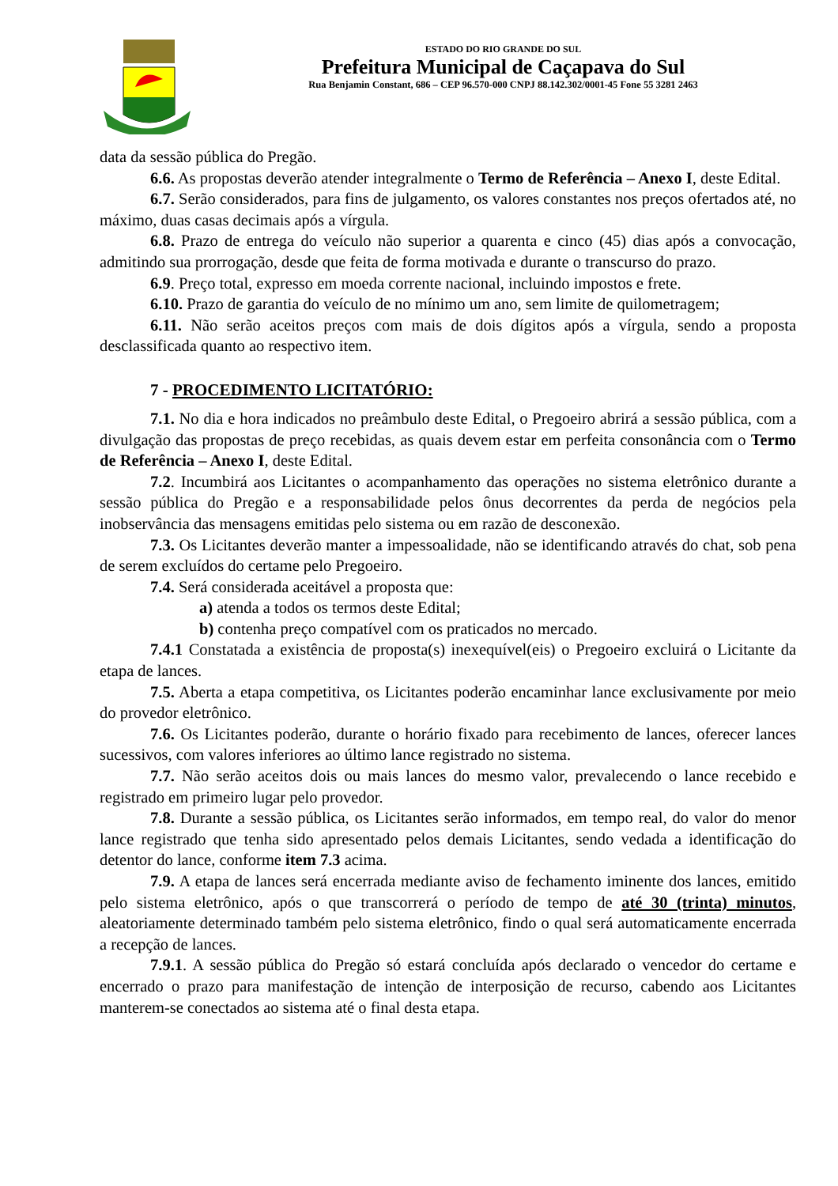ESTADO DO RIO GRANDE DO SUL
Prefeitura Municipal de Caçapava do Sul
Rua Benjamin Constant, 686 – CEP 96.570-000 CNPJ 88.142.302/0001-45 Fone 55 3281 2463
data da sessão pública do Pregão.
6.6. As propostas deverão atender integralmente o Termo de Referência – Anexo I, deste Edital.
6.7. Serão considerados, para fins de julgamento, os valores constantes nos preços ofertados até, no máximo, duas casas decimais após a vírgula.
6.8. Prazo de entrega do veículo não superior a quarenta e cinco (45) dias após a convocação, admitindo sua prorrogação, desde que feita de forma motivada e durante o transcurso do prazo.
6.9. Preço total, expresso em moeda corrente nacional, incluindo impostos e frete.
6.10. Prazo de garantia do veículo de no mínimo um ano, sem limite de quilometragem;
6.11. Não serão aceitos preços com mais de dois dígitos após a vírgula, sendo a proposta desclassificada quanto ao respectivo item.
7 - PROCEDIMENTO LICITATÓRIO:
7.1. No dia e hora indicados no preâmbulo deste Edital, o Pregoeiro abrirá a sessão pública, com a divulgação das propostas de preço recebidas, as quais devem estar em perfeita consonância com o Termo de Referência – Anexo I, deste Edital.
7.2. Incumbirá aos Licitantes o acompanhamento das operações no sistema eletrônico durante a sessão pública do Pregão e a responsabilidade pelos ônus decorrentes da perda de negócios pela inobservância das mensagens emitidas pelo sistema ou em razão de desconexão.
7.3. Os Licitantes deverão manter a impessoalidade, não se identificando através do chat, sob pena de serem excluídos do certame pelo Pregoeiro.
7.4. Será considerada aceitável a proposta que:
a) atenda a todos os termos deste Edital;
b) contenha preço compatível com os praticados no mercado.
7.4.1 Constatada a existência de proposta(s) inexequível(eis) o Pregoeiro excluirá o Licitante da etapa de lances.
7.5. Aberta a etapa competitiva, os Licitantes poderão encaminhar lance exclusivamente por meio do provedor eletrônico.
7.6. Os Licitantes poderão, durante o horário fixado para recebimento de lances, oferecer lances sucessivos, com valores inferiores ao último lance registrado no sistema.
7.7. Não serão aceitos dois ou mais lances do mesmo valor, prevalecendo o lance recebido e registrado em primeiro lugar pelo provedor.
7.8. Durante a sessão pública, os Licitantes serão informados, em tempo real, do valor do menor lance registrado que tenha sido apresentado pelos demais Licitantes, sendo vedada a identificação do detentor do lance, conforme item 7.3 acima.
7.9. A etapa de lances será encerrada mediante aviso de fechamento iminente dos lances, emitido pelo sistema eletrônico, após o que transcorrerá o período de tempo de até 30 (trinta) minutos, aleatoriamente determinado também pelo sistema eletrônico, findo o qual será automaticamente encerrada a recepção de lances.
7.9.1. A sessão pública do Pregão só estará concluída após declarado o vencedor do certame e encerrado o prazo para manifestação de intenção de interposição de recurso, cabendo aos Licitantes manterem-se conectados ao sistema até o final desta etapa.